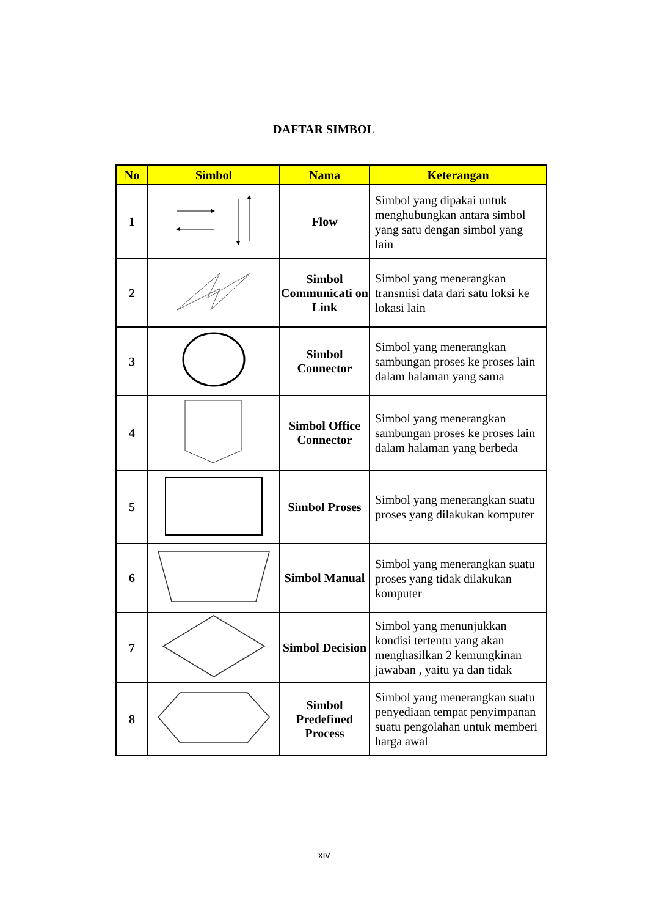DAFTAR SIMBOL
| No | Simbol | Nama | Keterangan |
| --- | --- | --- | --- |
| 1 | | Flow | Simbol yang dipakai untuk menghubungkan antara simbol yang satu dengan simbol yang lain |
| 2 | | Simbol Communicati on Link | Simbol yang menerangkan transmisi data dari satu loksi ke lokasi lain |
| 3 | | Simbol Connector | Simbol yang menerangkan sambungan proses ke proses lain dalam halaman yang sama |
| 4 | | Simbol Office Connector | Simbol yang menerangkan sambungan proses ke proses lain dalam halaman yang berbeda |
| 5 | | Simbol Proses | Simbol yang menerangkan suatu proses yang dilakukan komputer |
| 6 | | Simbol Manual | Simbol yang menerangkan suatu proses yang tidak dilakukan komputer |
| 7 | | Simbol Decision | Simbol yang menunjukkan kondisi tertentu yang akan menghasilkan 2 kemungkinan jawaban , yaitu ya dan tidak |
| 8 | | Simbol Predefined Process | Simbol yang menerangkan suatu penyediaan tempat penyimpanan suatu pengolahan untuk memberi harga awal |
xiv